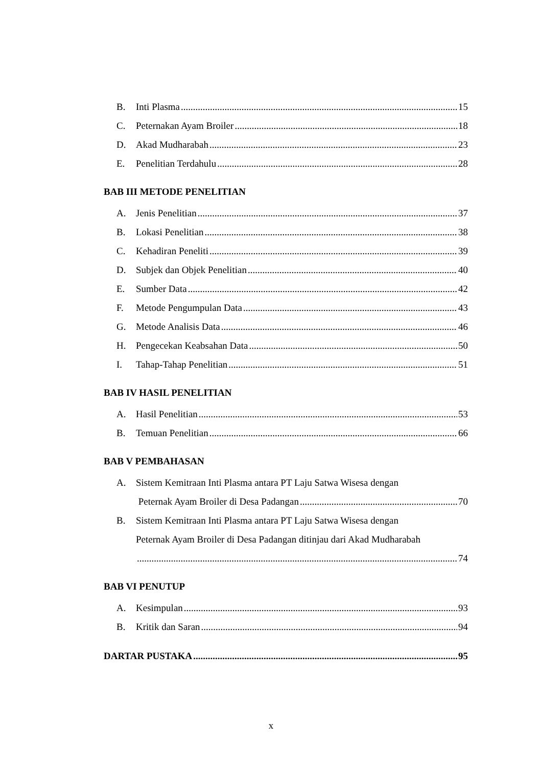B. Inti Plasma 15
C. Peternakan Ayam Broiler 18
D. Akad Mudharabah 23
E. Penelitian Terdahulu 28
BAB III METODE PENELITIAN
A. Jenis Penelitian 37
B. Lokasi Penelitian 38
C. Kehadiran Peneliti 39
D. Subjek dan Objek Penelitian 40
E. Sumber Data 42
F. Metode Pengumpulan Data 43
G. Metode Analisis Data 46
H. Pengecekan Keabsahan Data 50
I. Tahap-Tahap Penelitian 51
BAB IV HASIL PENELITIAN
A. Hasil Penelitian 53
B. Temuan Penelitian 66
BAB V PEMBAHASAN
A. Sistem Kemitraan Inti Plasma antara PT Laju Satwa Wisesa dengan
Peternak Ayam Broiler di Desa Padangan 70
B. Sistem Kemitraan Inti Plasma antara PT Laju Satwa Wisesa dengan
Peternak Ayam Broiler di Desa Padangan ditinjau dari Akad Mudharabah
74
BAB VI PENUTUP
A. Kesimpulan 93
B. Kritik dan Saran 94
DARTAR PUSTAKA 95
x